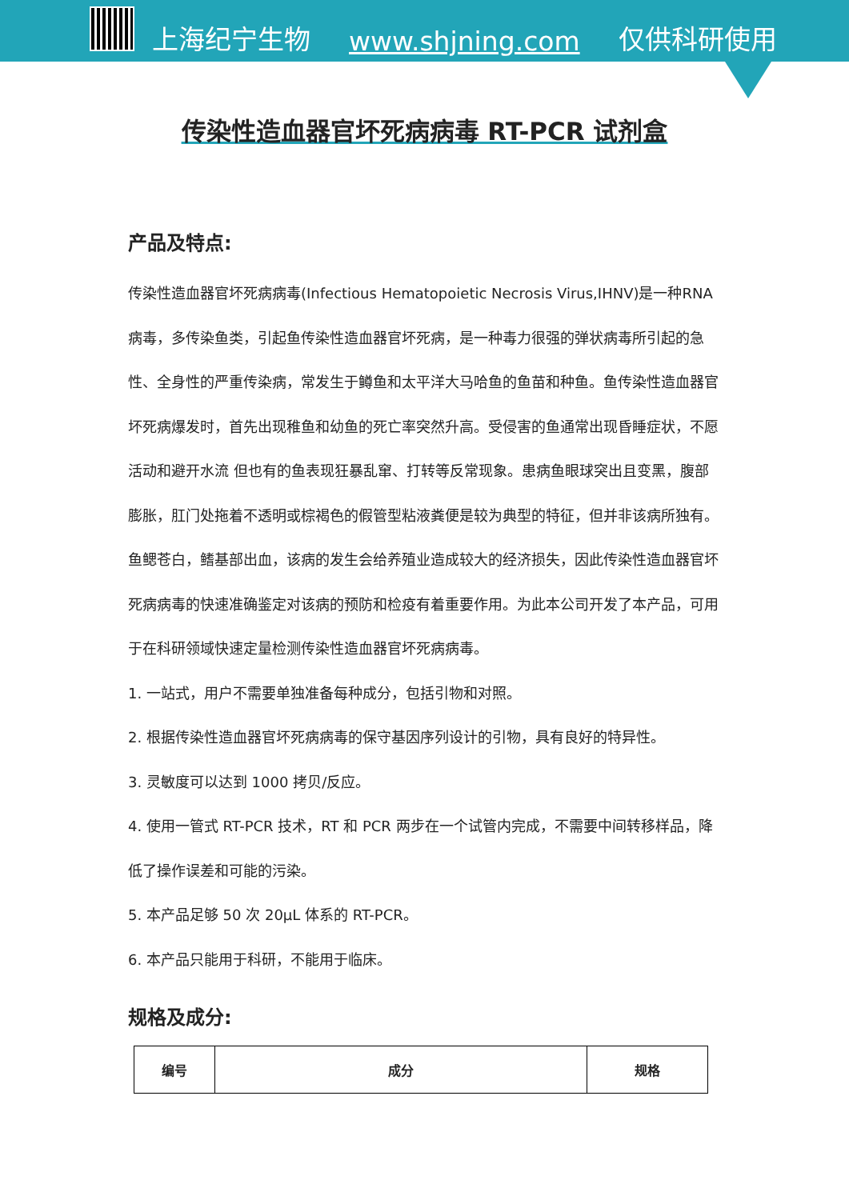上海纪宁生物 www.shjning.com 仅供科研使用
传染性造血器官坏死病病毒 RT-PCR 试剂盒
产品及特点:
传染性造血器官坏死病病毒(Infectious Hematopoietic Necrosis Virus,IHNV)是一种RNA 病毒，多传染鱼类，引起鱼传染性造血器官坏死病，是一种毒力很强的弹状病毒所引起的急性、全身性的严重传染病，常发生于鳟鱼和太平洋大马哈鱼的鱼苗和种鱼。鱼传染性造血器官坏死病爆发时，首先出现稚鱼和幼鱼的死亡率突然升高。受侵害的鱼通常出现昏睡症状，不愿活动和避开水流 但也有的鱼表现狂暴乱窜、打转等反常现象。患病鱼眼球突出且变黑，腹部膨胀，肛门处拖着不透明或棕褐色的假管型粘液粪便是较为典型的特征，但并非该病所独有。鱼鳃苍白，鳍基部出血，该病的发生会给养殖业造成较大的经济损失，因此传染性造血器官坏死病病毒的快速准确鉴定对该病的预防和检疫有着重要作用。为此本公司开发了本产品，可用于在科研领域快速定量检测传染性造血器官坏死病病毒。
1. 一站式，用户不需要单独准备每种成分，包括引物和对照。
2. 根据传染性造血器官坏死病病毒的保守基因序列设计的引物，具有良好的特异性。
3. 灵敏度可以达到 1000 拷贝/反应。
4. 使用一管式 RT-PCR 技术，RT 和 PCR 两步在一个试管内完成，不需要中间转移样品，降低了操作误差和可能的污染。
5. 本产品足够 50 次 20μL 体系的 RT-PCR。
6. 本产品只能用于科研，不能用于临床。
规格及成分:
| 编号 | 成分 | 规格 |
| --- | --- | --- |